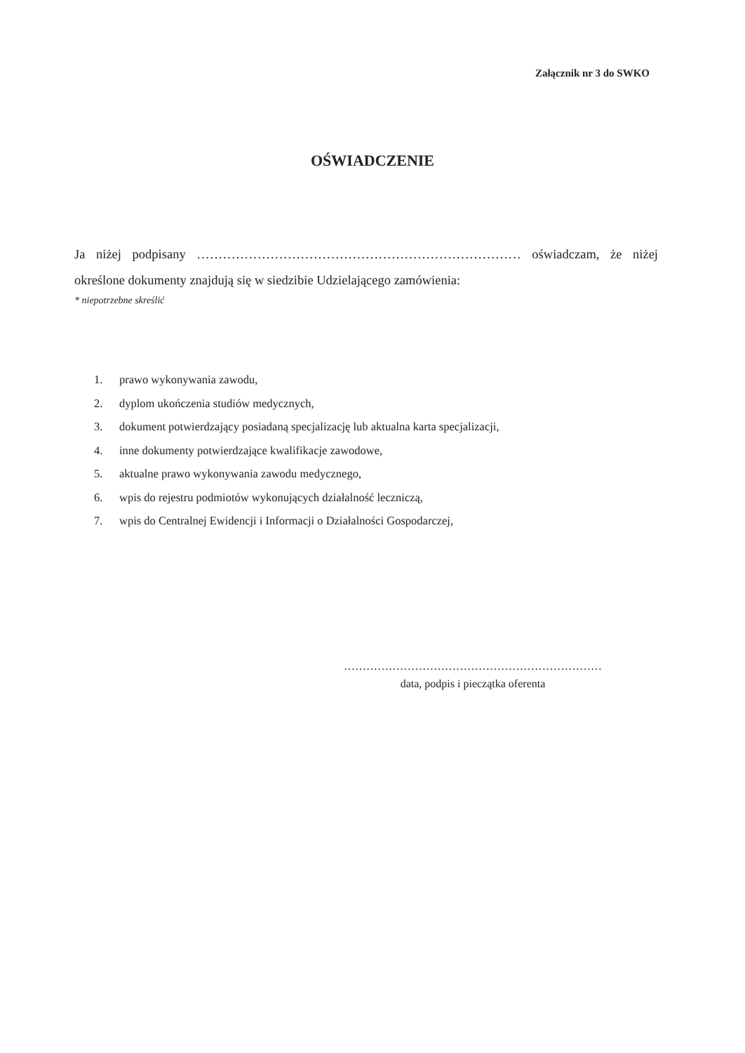Załącznik nr 3 do SWKO
OŚWIADCZENIE
Ja niżej podpisany ………………………………………………………………… oświadczam, że niżej określone dokumenty znajdują się w siedzibie Udzielającego zamówienia:
* niepotrzebne skreślić
1. prawo wykonywania zawodu,
2. dyplom ukończenia studiów medycznych,
3. dokument potwierdzający posiadaną specjalizację lub aktualna karta specjalizacji,
4. inne dokumenty potwierdzające kwalifikacje zawodowe,
5. aktualne prawo wykonywania zawodu medycznego,
6. wpis do rejestru podmiotów wykonujących działalność leczniczą,
7. wpis do Centralnej Ewidencji i Informacji o Działalności Gospodarczej,
……………………………………………………………
data, podpis i pieczątka oferenta